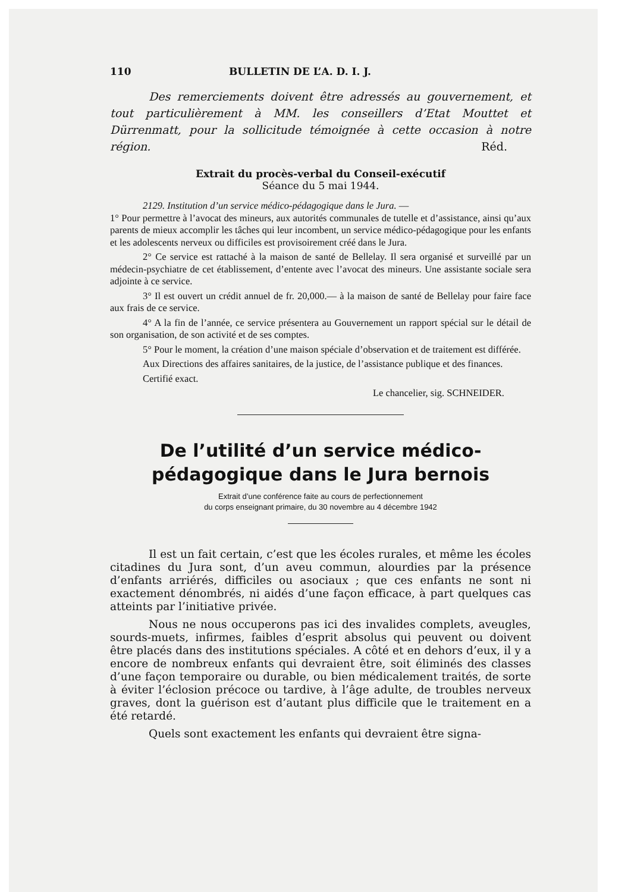110 BULLETIN DE L’A. D. I. J.
Des remerciements doivent être adressés au gouvernement, et tout particulièrement à MM. les conseillers d’Etat Mouttet et Dürrenmatt, pour la sollicitude témoignée à cette occasion à notre région. Réd.
Extrait du procès-verbal du Conseil-exécutif
Séance du 5 mai 1944.
2129. Institution d’un service médico-pédagogique dans le Jura. —
1° Pour permettre à l’avocat des mineurs, aux autorités communales de tutelle et d’assistance, ainsi qu’aux parents de mieux accomplir les tâches qui leur incombent, un service médico-pédagogique pour les enfants et les adolescents nerveux ou difficiles est provisoirement créé dans le Jura.
2° Ce service est rattaché à la maison de santé de Bellelay. Il sera organisé et surveillé par un médecin-psychiatre de cet établissement, d’entente avec l’avocat des mineurs. Une assistante sociale sera adjointe à ce service.
3° Il est ouvert un crédit annuel de fr. 20,000.— à la maison de santé de Bellelay pour faire face aux frais de ce service.
4° A la fin de l’année, ce service présentera au Gouvernement un rapport spécial sur le détail de son organisation, de son activité et de ses comptes.
5° Pour le moment, la création d’une maison spéciale d’observation et de traitement est différée.
Aux Directions des affaires sanitaires, de la justice, de l’assistance publique et des finances.
Certifié exact.
Le chancelier, sig. SCHNEIDER.
De l’utilité d’un service médico-pédagogique dans le Jura bernois
Extrait d’une conférence faite au cours de perfectionnement
du corps enseignant primaire, du 30 novembre au 4 décembre 1942
Il est un fait certain, c’est que les écoles rurales, et même les écoles citadines du Jura sont, d’un aveu commun, alourdies par la présence d’enfants arriérés, difficiles ou asociaux ; que ces enfants ne sont ni exactement dénombrés, ni aidés d’une façon efficace, à part quelques cas atteints par l’initiative privée.
Nous ne nous occuperons pas ici des invalides complets, aveugles, sourds-muets, infirmes, faibles d’esprit absolus qui peuvent ou doivent être placés dans des institutions spéciales. A côté et en dehors d’eux, il y a encore de nombreux enfants qui devraient être, soit éliminés des classes d’une façon temporaire ou durable, ou bien médicalement traités, de sorte à éviter l’éclosion précoce ou tardive, à l’âge adulte, de troubles nerveux graves, dont la guérison est d’autant plus difficile que le traitement en a été retardé.
Quels sont exactement les enfants qui devraient être signa-